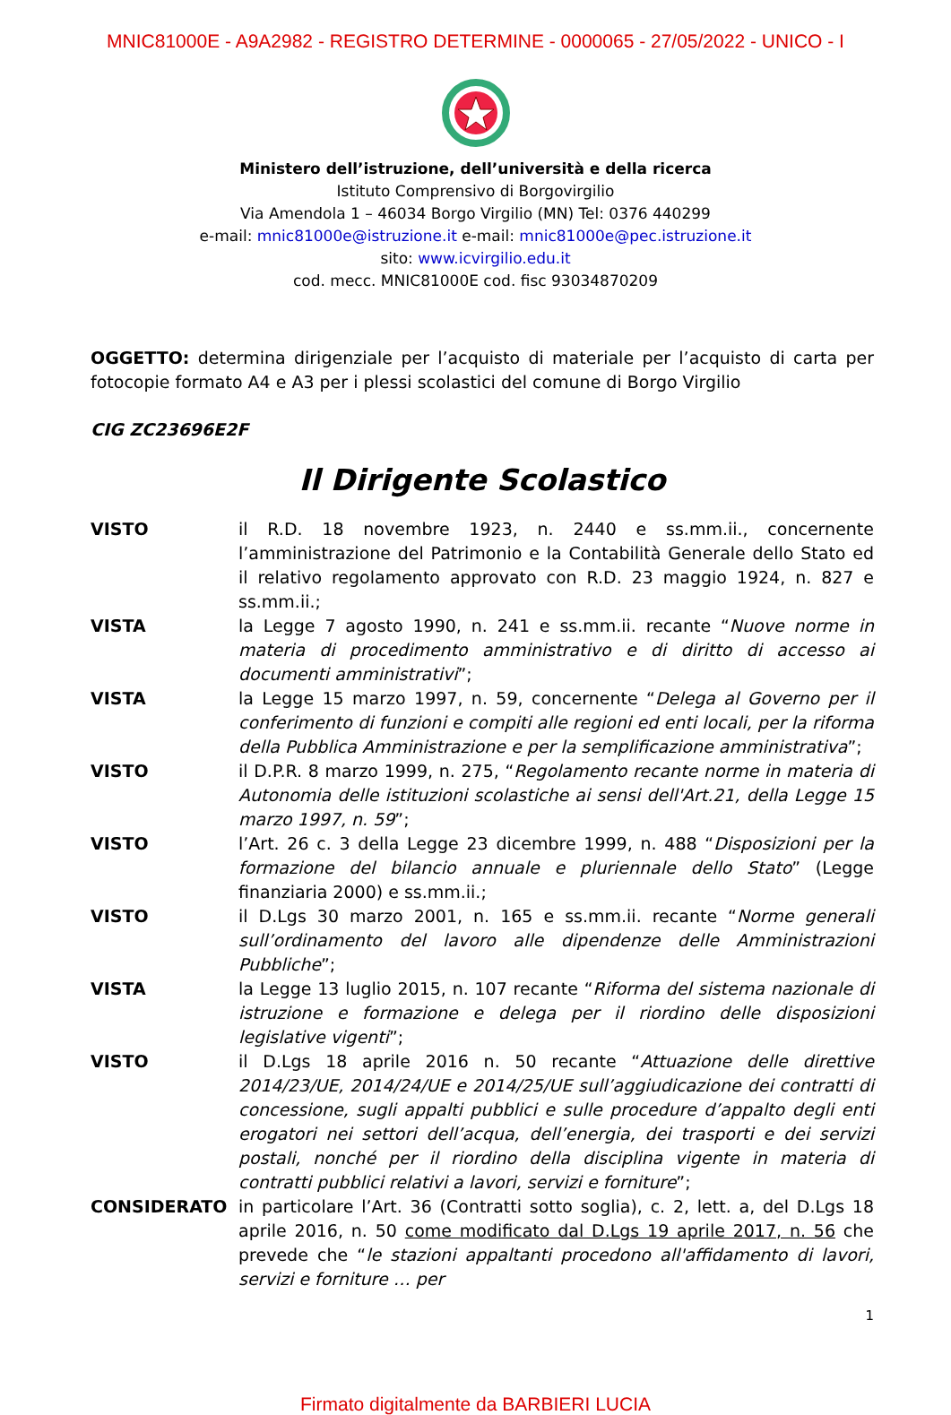MNIC81000E - A9A2982 - REGISTRO DETERMINE - 0000065 - 27/05/2022 - UNICO - I
Ministero dell’istruzione, dell’università e della ricerca
Istituto Comprensivo di Borgovirgilio
Via Amendola 1 – 46034 Borgo Virgilio (MN) Tel: 0376 440299
e-mail: mnic81000e@istruzione.it e-mail: mnic81000e@pec.istruzione.it
sito: www.icvirgilio.edu.it
cod. mecc. MNIC81000E cod. fisc 93034870209
OGGETTO: determina dirigenziale per l’acquisto di materiale per l’acquisto di carta per fotocopie formato A4 e A3 per i plessi scolastici del comune di Borgo Virgilio
CIG ZC23696E2F
Il Dirigente Scolastico
VISTO il R.D. 18 novembre 1923, n. 2440 e ss.mm.ii., concernente l’amministrazione del Patrimonio e la Contabilità Generale dello Stato ed il relativo regolamento approvato con R.D. 23 maggio 1924, n. 827 e ss.mm.ii.;
VISTA la Legge 7 agosto 1990, n. 241 e ss.mm.ii. recante “Nuove norme in materia di procedimento amministrativo e di diritto di accesso ai documenti amministrativi”;
VISTA la Legge 15 marzo 1997, n. 59, concernente “Delega al Governo per il conferimento di funzioni e compiti alle regioni ed enti locali, per la riforma della Pubblica Amministrazione e per la semplificazione amministrativa”;
VISTO il D.P.R. 8 marzo 1999, n. 275, “Regolamento recante norme in materia di Autonomia delle istituzioni scolastiche ai sensi dell'Art.21, della Legge 15 marzo 1997, n. 59”;
VISTO l’Art. 26 c. 3 della Legge 23 dicembre 1999, n. 488 “Disposizioni per la formazione del bilancio annuale e pluriennale dello Stato” (Legge finanziaria 2000) e ss.mm.ii.;
VISTO il D.Lgs 30 marzo 2001, n. 165 e ss.mm.ii. recante “Norme generali sull’ordinamento del lavoro alle dipendenze delle Amministrazioni Pubbliche”;
VISTA la Legge 13 luglio 2015, n. 107 recante “Riforma del sistema nazionale di istruzione e formazione e delega per il riordino delle disposizioni legislative vigenti”;
VISTO il D.Lgs 18 aprile 2016 n. 50 recante “Attuazione delle direttive 2014/23/UE, 2014/24/UE e 2014/25/UE sull’aggiudicazione dei contratti di concessione, sugli appalti pubblici e sulle procedure d’appalto degli enti erogatori nei settori dell’acqua, dell’energia, dei trasporti e dei servizi postali, nonché per il riordino della disciplina vigente in materia di contratti pubblici relativi a lavori, servizi e forniture”;
CONSIDERATO in particolare l’Art. 36 (Contratti sotto soglia), c. 2, lett. a, del D.Lgs 18 aprile 2016, n. 50 come modificato dal D.Lgs 19 aprile 2017, n. 56 che prevede che “le stazioni appaltanti procedono all'affidamento di lavori, servizi e forniture … per
1
Firmato digitalmente da BARBIERI LUCIA